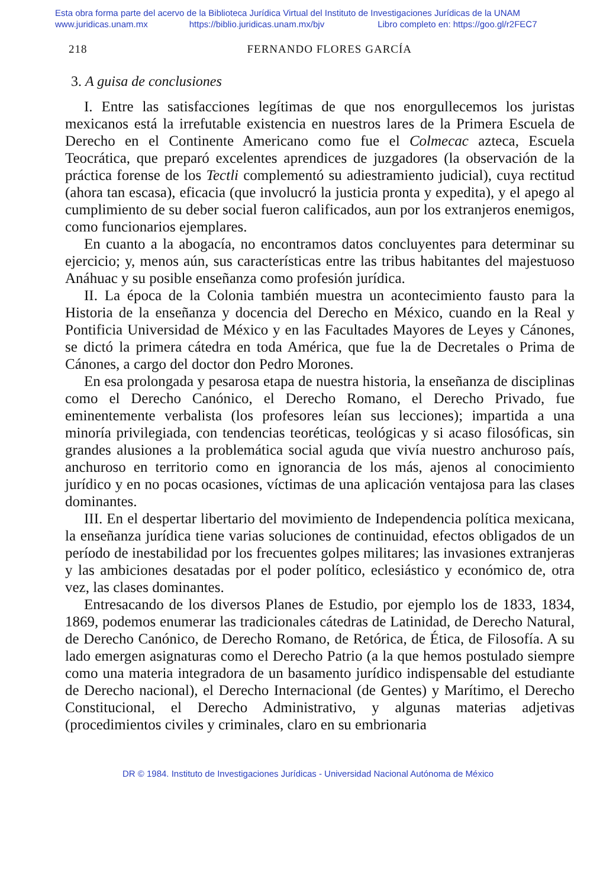Esta obra forma parte del acervo de la Biblioteca Jurídica Virtual del Instituto de Investigaciones Jurídicas de la UNAM
www.juridicas.unam.mx https://biblio.juridicas.unam.mx/bjv Libro completo en: https://goo.gl/r2FEC7
218 FERNANDO FLORES GARCÍA
3. A guisa de conclusiones
I. Entre las satisfacciones legítimas de que nos enorgullecemos los juristas mexicanos está la irrefutable existencia en nuestros lares de la Primera Escuela de Derecho en el Continente Americano como fue el Colmecac azteca, Escuela Teocrática, que preparó excelentes aprendices de juzgadores (la observación de la práctica forense de los Tectli complementó su adiestramiento judicial), cuya rectitud (ahora tan escasa), eficacia (que involucró la justicia pronta y expedita), y el apego al cumplimiento de su deber social fueron calificados, aun por los extranjeros enemigos, como funcionarios ejemplares.
En cuanto a la abogacía, no encontramos datos concluyentes para determinar su ejercicio; y, menos aún, sus características entre las tribus habitantes del majestuoso Anáhuac y su posible enseñanza como profesión jurídica.
II. La época de la Colonia también muestra un acontecimiento fausto para la Historia de la enseñanza y docencia del Derecho en México, cuando en la Real y Pontificia Universidad de México y en las Facultades Mayores de Leyes y Cánones, se dictó la primera cátedra en toda América, que fue la de Decretales o Prima de Cánones, a cargo del doctor don Pedro Morones.
En esa prolongada y pesarosa etapa de nuestra historia, la enseñanza de disciplinas como el Derecho Canónico, el Derecho Romano, el Derecho Privado, fue eminentemente verbalista (los profesores leían sus lecciones); impartida a una minoría privilegiada, con tendencias teoréticas, teológicas y si acaso filosóficas, sin grandes alusiones a la problemática social aguda que vivía nuestro anchuroso país, anchuroso en territorio como en ignorancia de los más, ajenos al conocimiento jurídico y en no pocas ocasiones, víctimas de una aplicación ventajosa para las clases dominantes.
III. En el despertar libertario del movimiento de Independencia política mexicana, la enseñanza jurídica tiene varias soluciones de continuidad, efectos obligados de un período de inestabilidad por los frecuentes golpes militares; las invasiones extranjeras y las ambiciones desatadas por el poder político, eclesiástico y económico de, otra vez, las clases dominantes.
Entresacando de los diversos Planes de Estudio, por ejemplo los de 1833, 1834, 1869, podemos enumerar las tradicionales cátedras de Latinidad, de Derecho Natural, de Derecho Canónico, de Derecho Romano, de Retórica, de Ética, de Filosofía. A su lado emergen asignaturas como el Derecho Patrio (a la que hemos postulado siempre como una materia integradora de un basamento jurídico indispensable del estudiante de Derecho nacional), el Derecho Internacional (de Gentes) y Marítimo, el Derecho Constitucional, el Derecho Administrativo, y algunas materias adjetivas (procedimientos civiles y criminales, claro en su embrionaria
DR © 1984. Instituto de Investigaciones Jurídicas - Universidad Nacional Autónoma de México